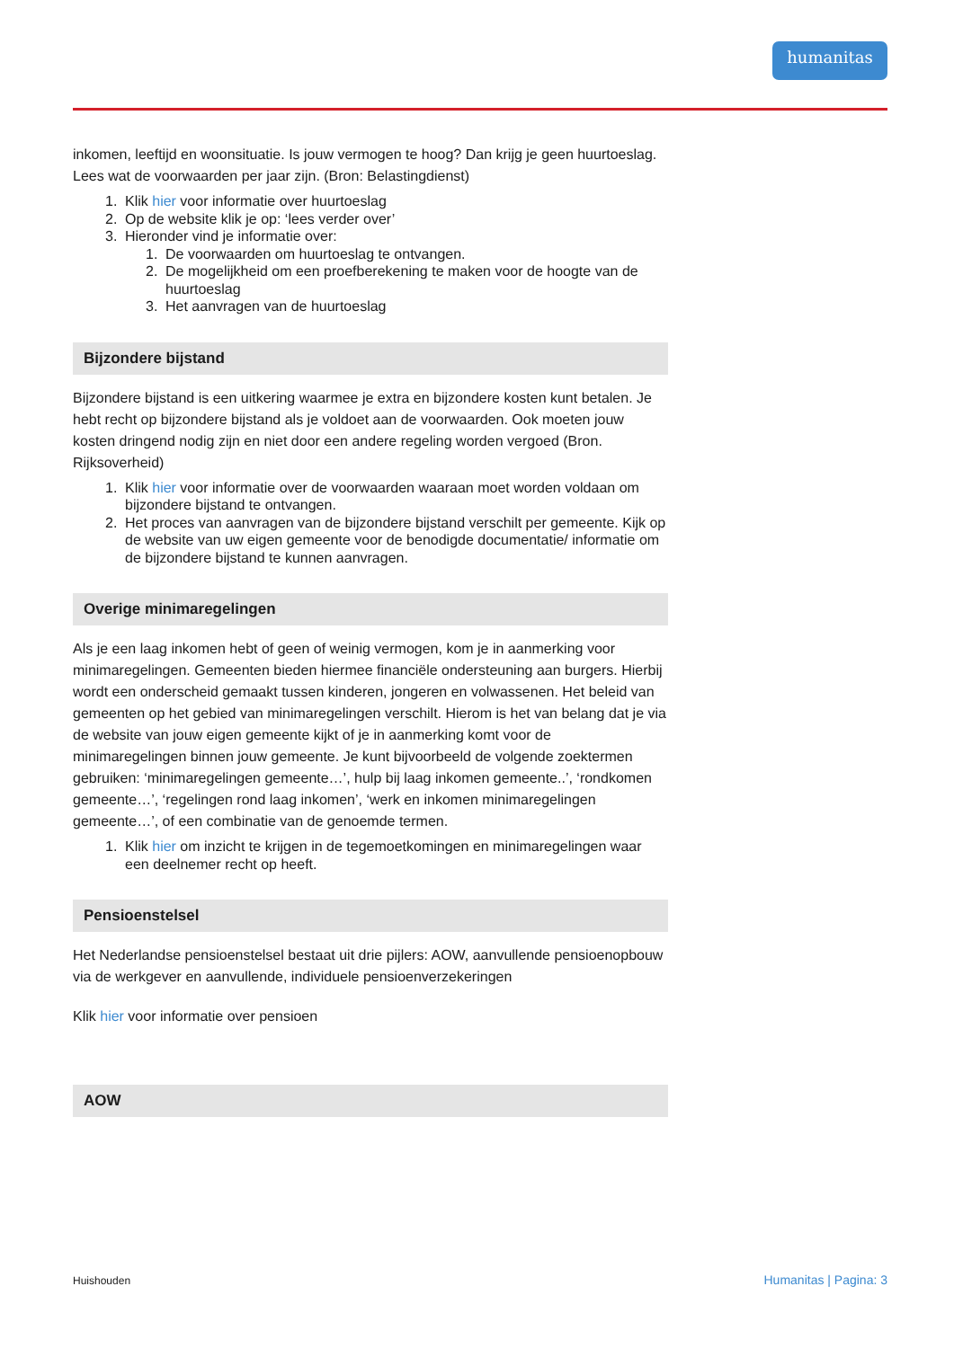humanitas
inkomen, leeftijd en woonsituatie. Is jouw vermogen te hoog? Dan krijg je geen huurtoeslag. Lees wat de voorwaarden per jaar zijn. (Bron: Belastingdienst)
1. Klik hier voor informatie over huurtoeslag
2. Op de website klik je op: ‘lees verder over’
3. Hieronder vind je informatie over:
1. De voorwaarden om huurtoeslag te ontvangen.
2. De mogelijkheid om een proefberekening te maken voor de hoogte van de huurtoeslag
3. Het aanvragen van de huurtoeslag
Bijzondere bijstand
Bijzondere bijstand is een uitkering waarmee je extra en bijzondere kosten kunt betalen. Je hebt recht op bijzondere bijstand als je voldoet aan de voorwaarden. Ook moeten jouw kosten dringend nodig zijn en niet door een andere regeling worden vergoed (Bron. Rijksoverheid)
1. Klik hier voor informatie over de voorwaarden waaraan moet worden voldaan om bijzondere bijstand te ontvangen.
2. Het proces van aanvragen van de bijzondere bijstand verschilt per gemeente. Kijk op de website van uw eigen gemeente voor de benodigde documentatie/ informatie om de bijzondere bijstand te kunnen aanvragen.
Overige minimaregelingen
Als je een laag inkomen hebt of geen of weinig vermogen, kom je in aanmerking voor minimaregelingen. Gemeenten bieden hiermee financiële ondersteuning aan burgers. Hierbij wordt een onderscheid gemaakt tussen kinderen, jongeren en volwassenen. Het beleid van gemeenten op het gebied van minimaregelingen verschilt. Hierom is het van belang dat je via de website van jouw eigen gemeente kijkt of je in aanmerking komt voor de minimaregelingen binnen jouw gemeente. Je kunt bijvoorbeeld de volgende zoektermen gebruiken: ‘minimaregelingen gemeente…’, hulp bij laag inkomen gemeente..’, ‘rondkomen gemeente…’, ‘regelingen rond laag inkomen’, ‘werk en inkomen minimaregelingen gemeente…’, of een combinatie van de genoemde termen.
1. Klik hier om inzicht te krijgen in de tegemoetkomingen en minimaregelingen waar een deelnemer recht op heeft.
Pensioenstelsel
Het Nederlandse pensioenstelsel bestaat uit drie pijlers: AOW, aanvullende pensioenopbouw via de werkgever en aanvullende, individuele pensioenverzekeringen
Klik hier voor informatie over pensioen
AOW
Huishouden Humanitas | Pagina: 3